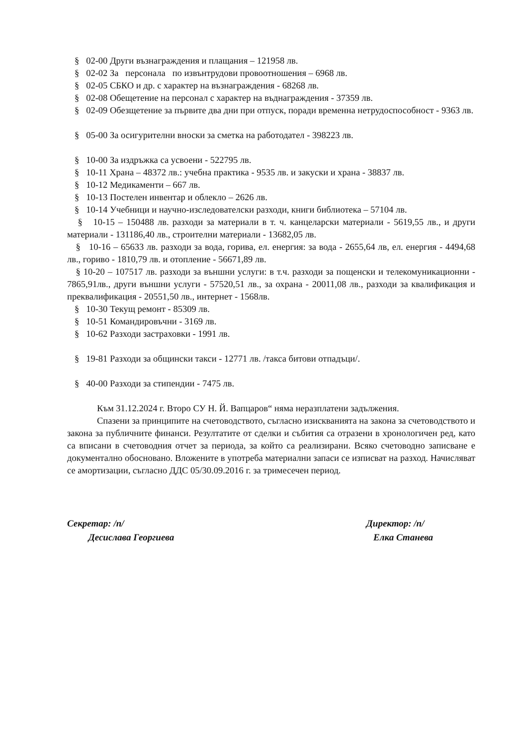§ 02-00 Други възнаграждения и плащания – 121958 лв.
§ 02-02 За персонала по извънтрудови провоотношения – 6968 лв.
§ 02-05 СБКО и др. с характер на възнаграждения - 68268 лв.
§ 02-08 Обещетение на персонал с характер на въднаграждения - 37359 лв.
§ 02-09 Обезщетение за първите два дни при отпуск, поради временна нетрудоспособност - 9363 лв.
§ 05-00 За осигурителни вноски за сметка на работодател - 398223 лв.
§ 10-00 За издръжка са усвоени - 522795 лв.
§ 10-11 Храна – 48372 лв.: учебна практика - 9535 лв. и закуски и храна - 38837 лв.
§ 10-12 Медикаменти – 667 лв.
§ 10-13 Постелен инвентар и облекло – 2626 лв.
§ 10-14 Учебници и научно-изследователски разходи, книги библиотека – 57104 лв.
§ 10-15 – 150488 лв. разходи за материали в т. ч. канцеларски материали - 5619,55 лв., и други материали - 131186,40 лв., строителни материали - 13682,05 лв.
§ 10-16 – 65633 лв. разходи за вода, горива, ел. енергия: за вода - 2655,64 лв, ел. енергия - 4494,68 лв., гориво - 1810,79 лв. и отопление - 56671,89 лв.
§ 10-20 – 107517 лв. разходи за външни услуги: в т.ч. разходи за пощенски и телекомуникационни - 7865,91лв., други външни услуги - 57520,51 лв., за охрана - 20011,08 лв., разходи за квалификация и преквалификация - 20551,50 лв., интернет - 1568лв.
§ 10-30 Текущ ремонт - 85309 лв.
§ 10-51 Командировъчни - 3169 лв.
§ 10-62 Разходи застраховки - 1991 лв.
§ 19-81 Разходи за общински такси - 12771 лв. /такса битови отпадъци/.
§ 40-00 Разходи за стипендии - 7475 лв.
Към 31.12.2024 г. Второ СУ Н. Й. Вапцаров“ няма неразплатени задължения.
Спазени за принципите на счетоводството, съгласно изискванията на закона за счетоводството и закона за публичните финанси. Резултатите от сделки и събития са отразени в хронологичен ред, като са вписани в счетоводния отчет за периода, за който са реализирани. Всяко счетоводно записване е документално обосновано. Вложените в употреба материални запаси се изписват на разход. Начисляват се амортизации, съгласно ДДС 05/30.09.2016 г. за тримесечен период.
Секретар: /п/
Десислава Георгиева
Директор: /п/
Елка Станева